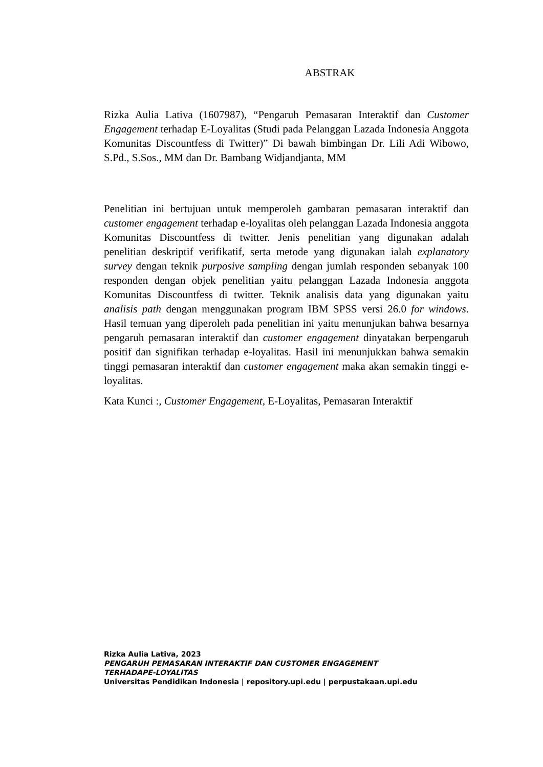ABSTRAK
Rizka Aulia Lativa (1607987), “Pengaruh Pemasaran Interaktif dan Customer Engagement terhadap E-Loyalitas (Studi pada Pelanggan Lazada Indonesia Anggota Komunitas Discountfess di Twitter)” Di bawah bimbingan Dr. Lili Adi Wibowo, S.Pd., S.Sos., MM dan Dr. Bambang Widjandjanta, MM
Penelitian ini bertujuan untuk memperoleh gambaran pemasaran interaktif dan customer engagement terhadap e-loyalitas oleh pelanggan Lazada Indonesia anggota Komunitas Discountfess di twitter. Jenis penelitian yang digunakan adalah penelitian deskriptif verifikatif, serta metode yang digunakan ialah explanatory survey dengan teknik purposive sampling dengan jumlah responden sebanyak 100 responden dengan objek penelitian yaitu pelanggan Lazada Indonesia anggota Komunitas Discountfess di twitter. Teknik analisis data yang digunakan yaitu analisis path dengan menggunakan program IBM SPSS versi 26.0 for windows. Hasil temuan yang diperoleh pada penelitian ini yaitu menunjukan bahwa besarnya pengaruh pemasaran interaktif dan customer engagement dinyatakan berpengaruh positif dan signifikan terhadap e-loyalitas. Hasil ini menunjukkan bahwa semakin tinggi pemasaran interaktif dan customer engagement maka akan semakin tinggi e-loyalitas.
Kata Kunci :, Customer Engagement, E-Loyalitas, Pemasaran Interaktif
Rizka Aulia Lativa, 2023
PENGARUH PEMASARAN INTERAKTIF DAN CUSTOMER ENGAGEMENT TERHADAPE-LOYALITAS
Universitas Pendidikan Indonesia | repository.upi.edu | perpustakaan.upi.edu